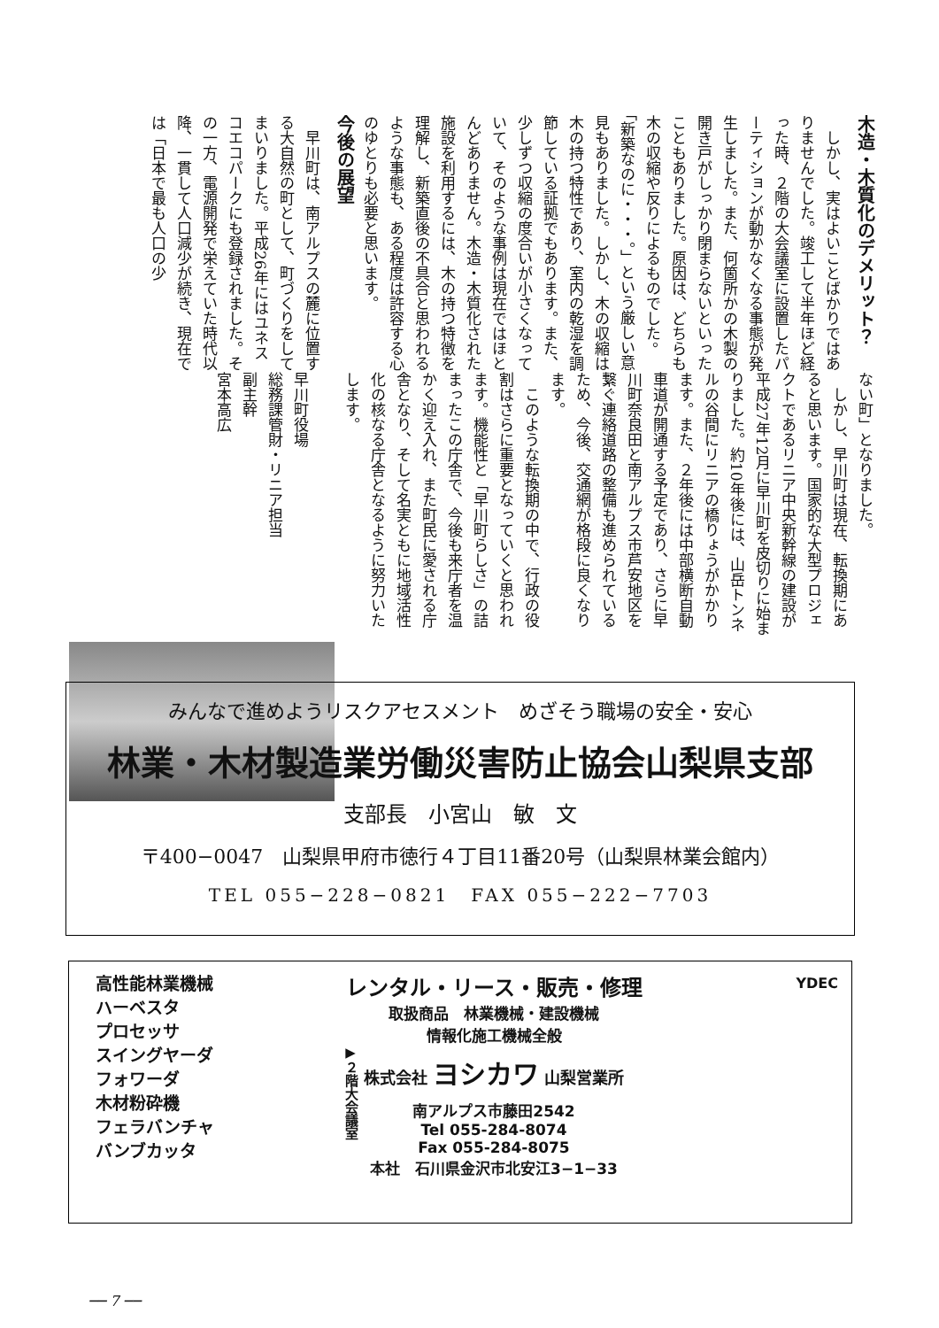木造・木質化のデメリット？
　しかし、実はよいことばかりではありませんでした。竣工して半年ほど経った時、２階の大会議室に設置したパーティションが動かなくなる事態が発生しました。また、何箇所かの木製の開き戸がしっかり閉まらないといったこともありました。原因は、どちらも木の収縮や反りによるものでした。「新築なのに・・・。」という厳しい意見もありました。しかし、木の収縮は木の持つ特性であり、室内の乾湿を調節している証拠でもあります。また、少しずつ収縮の度合いが小さくなっていて、そのような事例は現在ではほとんどありません。木造・木質化された施設を利用するには、木の持つ特徴を理解し、新築直後の不具合と思われるような事態も、ある程度は許容する心のゆとりも必要と思います。
今後の展望
　早川町は、南アルプスの麓に位置する大自然の町として、町づくりをしてまいりました。平成26年にはユネスコエコパークにも登録されました。その一方、電源開発で栄えていた時代以降、一貫して人口減少が続き、現在では「日本で最も人口の少
ない町」となりました。
　しかし、早川町は現在、転換期にあると思います。国家的な大型プロジェクトであるリニア中央新幹線の建設が平成27年12月に早川町を皮切りに始まりました。約10年後には、山岳トンネルの谷間にリニアの橋りょうがかかります。また、２年後には中部横断自動車道が開通する予定であり、さらに早川町奈良田と南アルプス市芦安地区を繋ぐ連絡道路の整備も進められているため、今後、交通網が格段に良くなります。
　このような転換期の中で、行政の役割はさらに重要となっていくと思われます。機能性と「早川町らしさ」の詰まったこの庁舎で、今後も来庁者を温かく迎え入れ、また町民に愛される庁舎となり、そして名実ともに地域活性化の核なる庁舎となるように努力いたします。
早川町役場
総務課管財・リニア担当
副主幹
宮本高広
▶２階大会議室
みんなで進めようリスクアセスメント　めざそう職場の安全・安心
林業・木材製造業労働災害防止協会山梨県支部
支部長　小宮山　敏　文
〒400−0047　山梨県甲府市徳行４丁目11番20号（山梨県林業会館内）
TEL 055−228−0821　FAX 055−222−7703
高性能林業機械
ハーベスタ
プロセッサ
スイングヤーダ
フォワーダ
木材粉砕機
フェラバンチャ
バンブカッタ
レンタル・リース・販売・修理
取扱商品　林業機械・建設機械
情報化施工機械全般
株式会社 ヨシカワ 山梨営業所
南アルプス市藤田2542
Tel 055-284-8074
Fax 055-284-8075
本社　石川県金沢市北安江3−1−33
YDEC
── 7 ──